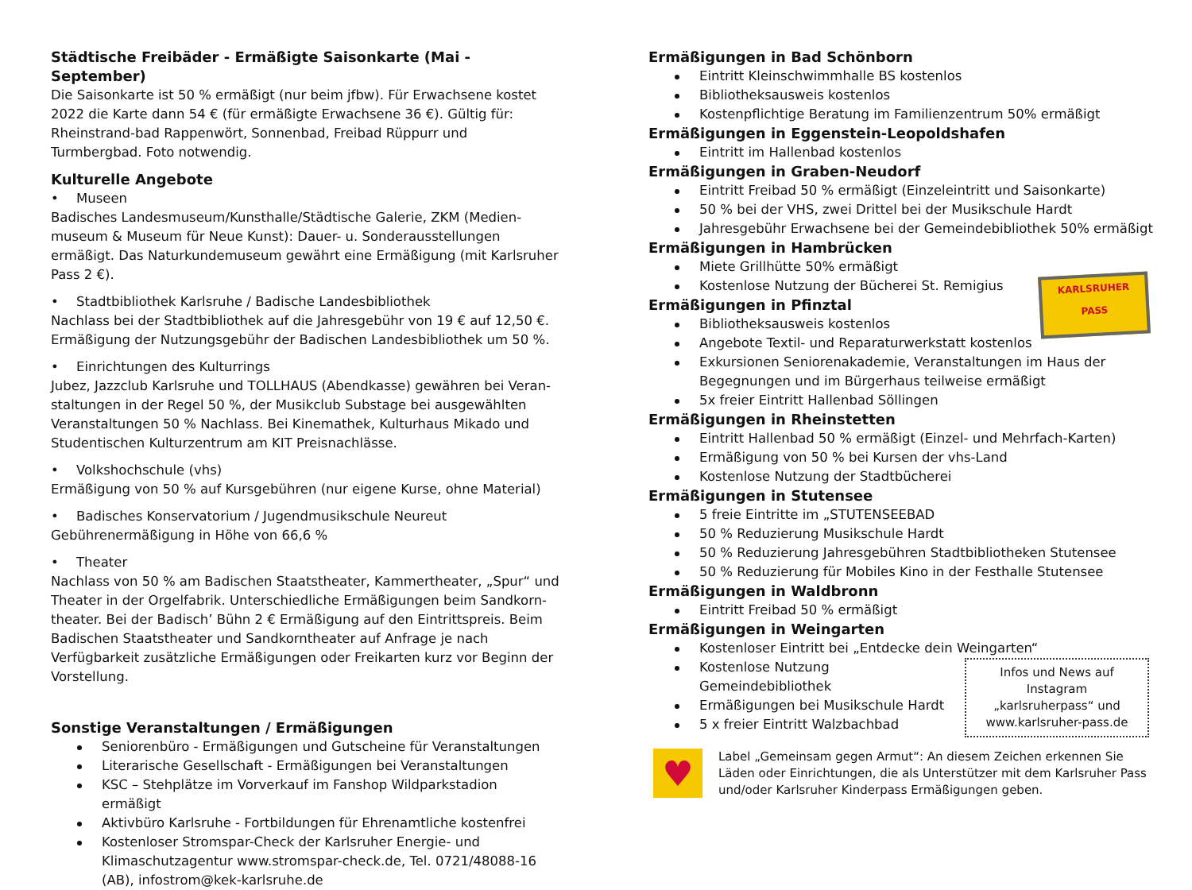Städtische Freibäder - Ermäßigte Saisonkarte (Mai - September)
Die Saisonkarte ist 50 % ermäßigt (nur beim jfbw). Für Erwachsene kostet 2022 die Karte dann 54 € (für ermäßigte Erwachsene 36 €). Gültig für: Rheinstrand-bad Rappenwört, Sonnenbad, Freibad Rüppurr und Turmbergbad. Foto notwendig.
Kulturelle Angebote
• Museen
Badisches Landesmuseum/Kunsthalle/Städtische Galerie, ZKM (Medien-museum & Museum für Neue Kunst): Dauer- u. Sonderausstellungen ermäßigt. Das Naturkundemuseum gewährt eine Ermäßigung (mit Karlsruher Pass 2 €).
• Stadtbibliothek Karlsruhe / Badische Landesbibliothek
Nachlass bei der Stadtbibliothek auf die Jahresgebühr von 19 € auf 12,50 €. Ermäßigung der Nutzungsgebühr der Badischen Landesbibliothek um 50 %.
• Einrichtungen des Kulturrings
Jubez, Jazzclub Karlsruhe und TOLLHAUS (Abendkasse) gewähren bei Veran-staltungen in der Regel 50 %, der Musikclub Substage bei ausgewählten Veranstaltungen 50 % Nachlass. Bei Kinemathek, Kulturhaus Mikado und Studentischen Kulturzentrum am KIT Preisnachlässe.
• Volkshochschule (vhs)
Ermäßigung von 50 % auf Kursgebühren (nur eigene Kurse, ohne Material)
• Badisches Konservatorium / Jugendmusikschule Neureut
Gebührenermäßigung in Höhe von 66,6 %
• Theater
Nachlass von 50 % am Badischen Staatstheater, Kammertheater, „Spur“ und Theater in der Orgelfabrik. Unterschiedliche Ermäßigungen beim Sandkorn-theater. Bei der Badisch’ Bühn 2 € Ermäßigung auf den Eintrittspreis. Beim Badischen Staatstheater und Sandkorntheater auf Anfrage je nach Verfügbarkeit zusätzliche Ermäßigungen oder Freikarten kurz vor Beginn der Vorstellung.
Sonstige Veranstaltungen / Ermäßigungen
Seniorenbüro - Ermäßigungen und Gutscheine für Veranstaltungen
Literarische Gesellschaft - Ermäßigungen bei Veranstaltungen
KSC – Stehplätze im Vorverkauf im Fanshop Wildparkstadion ermäßigt
Aktivbüro Karlsruhe - Fortbildungen für Ehrenamtliche kostenfrei
Kostenloser Stromspar-Check der Karlsruher Energie- und Klimaschutzagentur www.stromspar-check.de, Tel. 0721/48088-16 (AB), infostrom@kek-karlsruhe.de
KARLSRUHER
PASS
Ermäßigungen in Bad Schönborn
Eintritt Kleinschwimmhalle BS kostenlos
Bibliotheksausweis kostenlos
Kostenpflichtige Beratung im Familienzentrum 50% ermäßigt
Ermäßigungen in Eggenstein-Leopoldshafen
Eintritt im Hallenbad kostenlos
Ermäßigungen in Graben-Neudorf
Eintritt Freibad 50 % ermäßigt (Einzeleintritt und Saisonkarte)
50 % bei der VHS, zwei Drittel bei der Musikschule Hardt
Jahresgebühr Erwachsene bei der Gemeindebibliothek 50% ermäßigt
Ermäßigungen in Hambrücken
Miete Grillhütte 50% ermäßigt
Kostenlose Nutzung der Bücherei St. Remigius
Ermäßigungen in Pfinztal
Bibliotheksausweis kostenlos
Angebote Textil- und Reparaturwerkstatt kostenlos
Exkursionen Seniorenakademie, Veranstaltungen im Haus der Begegnungen und im Bürgerhaus teilweise ermäßigt
5x freier Eintritt Hallenbad Söllingen
Ermäßigungen in Rheinstetten
Eintritt Hallenbad 50 % ermäßigt (Einzel- und Mehrfach-Karten)
Ermäßigung von 50 % bei Kursen der vhs-Land
Kostenlose Nutzung der Stadtbücherei
Ermäßigungen in Stutensee
5 freie Eintritte im „STUTENSEEBAD
50 % Reduzierung Musikschule Hardt
50 % Reduzierung Jahresgebühren Stadtbibliotheken Stutensee
50 % Reduzierung für Mobiles Kino in der Festhalle Stutensee
Ermäßigungen in Waldbronn
Eintritt Freibad 50 % ermäßigt
Ermäßigungen in Weingarten
Kostenloser Eintritt bei „Entdecke dein Weingarten“
Infos und News auf Instagram „karlsruherpass“ und www.karlsruher-pass.de
Kostenlose Nutzung Gemeindebibliothek
Ermäßigungen bei Musikschule Hardt
5 x freier Eintritt Walzbachbad
♥
Label „Gemeinsam gegen Armut“: An diesem Zeichen erkennen Sie Läden oder Einrichtungen, die als Unterstützer mit dem Karlsruher Pass und/oder Karlsruher Kinderpass Ermäßigungen geben.